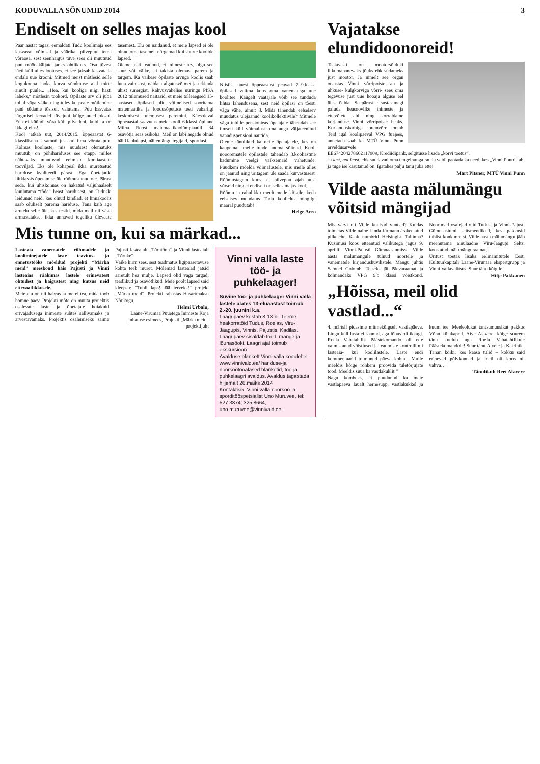KODUVALLA SÕNUMID 2014 3
Endiselt on selles majas kool
Paar aastat tagasi eemaldati Tudu koolimaja ees kasvaval võimsal ja väärikal pilvepuul tema võraosa, sest seenhaigus tüve sees oli muutnud puu möödakäijate jaoks ohtlikuks. Osa tüvest jäeti küll alles lootuses, et see jaksab kasvatada endale uue krooni. Mitmed meist mõtlesid selle kogukonna jaoks kurva sündmuse ajal mitte ainult puule... „Hea, kui kooliga niigi hästi läheks,“ mõtlesin tookord. Õpilaste arv oli juba tollal väga väike ning tuleviku peale mõtlemine pani südame tõsiselt valutama. Puu kasvatas järgmisel kevadel tüvejupi külge uued oksad. Ena ei küündi võra küll pilvedeni, kuid ta on ikkagi elus!
Kool jätkab uut, 2014/2015. õppeaastat 6-klassilisena - samuti just-kui ilma võrata puu. Kolmas kooliaste, mis nüüdsest olematuks muutub, on põhihariduses see etapp, milles nähtavaks muutuvad eelmiste kooliaastate tööviljad. Eks ole kohapeal ikka muretsetud hariduse kvaliteedi pärast. Ega õpetajadki liitklassis õpetamise üle rõõmustanud ole. Pärast seda, kui ühiskonnas on hakatud valjuhäälselt kuulutama “tõde” heast haridusest, on Tuduski leidunud neid, kes olnud kindlad, et linnakoolis saab oluliselt parema hariduse. Täna käib äge arutelu selle üle, kas testid, mida meil nii väga armastatakse, ikka annavad tegeliku ülevaate tasemest. Elu on näidanud, et meie lapsed ei ole olnud oma tasemelt nõrgemad kui suurte koolide lapsed.
Oleme alati teadnud, et inimeste arv, olgu see suur või väike, ei takista olemast parem ja targem. Ka väikese õpilaste arvuga koolis saab luua vaimsust, näidata algatusvõimet ja tekitada ühist sünergiat. Rahvusvahelise uuringu PISA 2012 tulemused näitasid, et meie tolleaegsed 15-aastased õpilased olid võimelised sooritama matemaatika ja loodusõpetuse testi vabariigi keskmisest tulemusest paremini. Käesoleval õppeaastal saavutas meie kooli 6.klassi õpilane Miina Roost matemaatikaolümpiaadil 34 osavõtja seas esikoha. Meil on läbi aegade olnud häid laululapsi, näitemängu tegijaid, sportlasi.
Niisiis, uuest õppeaastast peavad 7.-9.klassi õpilased valima koos oma vanematega uue koolitee. Kaugelt vaatajale võib see tunduda lihtsa lahendusena, sest neid õpilasi on tõesti väga vähe, ainult 8. Mida tähendab eelseisev muudatus ülejäänud koolikollektiivile? Mitmele väga tublile pensionieas õpetajale tähendab see ilmselt küll võimalust oma auga väljateenitud vanaduspensioni nautida.
Oleme tänulikud ka neile õpetajatele, kes on kaugemalt meile tunde andma sõitnud. Kooli nooorematele õpilastele tähendab 3.kooliastme kadumine veelgi vaiksemaid vahetunde. Püüdkem mõelda võimalustele, mis meile alles on jäänud ning üritagem üle saada kurvastusest. Rõõmustagem koos, et pilvepuu ajab uusi võrseid ning et endiselt on selles majas kool...
Rõõmu ja rahulikku meelt meile kõigile, keda eelseisev muudatus Tudu koolielus mingilgi määral puudutab!
Helge Arro
Mis tunne on, kui sa märkad...
Lasteaia vanematele rühmadele ja kooliminejatele laste teavitus- ja ennetustööks mõeldud projekti “Märka meid” meeskond käis Pajusti ja Vinni lasteaias rääkimas lastele erinevatest ohtudest ja haigustest ning kutsus neid ettevaatlikkusele.
Meie elu on nii habras ja me ei tea, mida toob homne päev. Projekti mõte on muuta projektis osalevate laste ja õpetajate hoiakuid erivajadusega inimeste suhtes sallivamaks ja arvestavamaks. Projektis osalemiseks saime Pajusti lasteaialt „Tõrutõnn“ ja Vinni lasteaialt „Tõruke“.
Väike hirm sees, sest teadmatus ligipääsetavuse kohta teeb muret. Mõlemad lasteaiad jätsid ääretult hea mulje. Lapsed olid väga targad, teadlikud ja osavõtlikud. Meie poolt lapsed said kleepsu: “Tubli laps! Jää terveks!” projekt „Märka meid“. Projekti rahastas Hasartmaksu Nõukogu.
Helmi Urbalu,
Lääne-Virumaa Puuetega Inimeste Koja juhatuse esimees, Projekti „Märka meid“ projektijuht
Vinni valla laste töö- ja puhkelaager!
Suvine töö- ja puhkelaager Vinni valla lastele alates 13-eluaastast toimub 2.-20. juunini k.a.
Laagripäev kestab 8-13-ni. Teeme heakorratöid Tudus, Roelas, Viru-Jaagupis, Vinnis, Pajustis, Kadilas.
Laagripäev sisaldab tööd, mänge ja lõunasööki. Laagri ajal toimub ekskursioon.
Avalduse blankett Vinni valla kodulehel www.vinnivald.ee/ hariduse-ja noorsootööalased blanketid, töö-ja puhkelaagri avaldus. Avaldus tagastada hiljemalt 26.maiks 2014
Kontaktisik: Vinni valla noorsoo-ja sporditööspetsialist Uno Muruvee, tel: 527 3874; 325 8664, uno.muruvee@vinnivald.ee.
Vajatakse elundidoonoreid!
Teatavasti on mootorsõiduki liikumapanevaks jõuks ehk südameks just mootor. Ja nimelt see organ otsustas Vinni võrripoiste au ja uhkuse- külgkorviga võrri- sees oma tegevuse just uue hooaja alguse eel üles öelda. Seepärast otsustasimegi paluda heasoovlike inimeste ja ettevõtete abi ning korraldame korjanduse Vinni võrripoiste heaks. Korjanduskarbiga punnvõrr ootab Teid igal koolipäeval VPG fuajees, annetada saab ka MTÜ Vinni Punn arveldusarvele EE674204278602117909, Krediidipank, selgitusse lisada „korvi toetus“.
Ja last, not least, ehk suudavad oma tengelpunga raudu veidi paotada ka need, kes „Vinni Punni“ abi ja tuge ise kasutanud on. Igatahes palju tänu juba ette!
Mart Pitsner, MTÜ Vinni Punn
Vilde aasta mälumängu võitsid mängijad
Mis värvi oli Vilde kuulsad vuntsid? Kuidas toimetas Vilde naine Linda Jürmann ärakeelatud pilkelehe Kaak numbrid Helsingist Tallinna? Küsimusi koos etteantud valikutega jagus 9. aprillil Vinni-Pajusti Gümnaasiumisse Vilde aasta mälumängule tulnud noortele ja vanematele kirjandushuvilistele. Mängu juhtis Samuel Golomb. Teiseks jäi Päevaraamat ja kolmandaks VPG 9.b klassi võistkond. Noorimad osalejad olid Tudust ja Vinni-Pajusti Gümnaasiumi seitsmendikud, kes pakkusid tublist konkurentsi. Vilde-aasta mälumängu jääb meenutama ainulaadne Viru-Jaagupi Seltsi koostatud mälumänguraamat.
Üritust toetas lisaks eelmainitutele Eesti Kultuurkapitali Lääne-Virumaa ekspertgrupp ja Vinni Vallavalitsus. Suur tänu kõigile!
Hilje Pakkanen
„Hõissa, meil olid vastlad...“
4. märtsil pidasime mitmekülgselt vastlapäeva. Liugu küll lasta ei saanud, aga lõbus oli ikkagi. Roela Vabatahtlik Päästekomando oli ette valmistanud võistlused ja teadmiste kontrolli nii lasteaia- kui koolilastele. Laste endi kommentaarid toimunud päeva kohta: „Mulle meeldis kõige rohkem proovida tuletõrjujate tööd. Meeldis süüa ka vastlakuklit.“
Nagu kombeks, ei puudunud ka meie vastlapäeva laualt hernesupp, vastlakukkel ja kuum tee. Meeleolukat tantsumuusikat pakkus Võhu külakapell. Aive Alavere: kõige suurem tänu kuulub aga Roela Vabatahtlikule Päästekomandole! Suur tänu Aivele ja Katrinile. Tänan kõiki, kes kaasa tulid – kokku said erinevad põlvkonnad ja meil oli koos nii vahva…
Tänulikult Reet Alavere